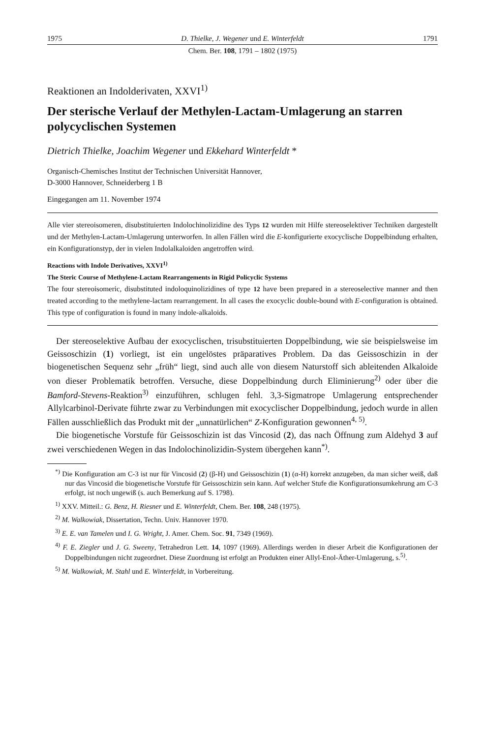1975 D. Thielke, J. Wegener und E. Winterfeldt 1791
Chem. Ber. 108, 1791 – 1802 (1975)
Reaktionen an Indolderivaten, XXVI<sup>1)</sup>
Der sterische Verlauf der Methylen-Lactam-Umlagerung an starren polycyclischen Systemen
Dietrich Thielke, Joachim Wegener und Ekkehard Winterfeldt *
Organisch-Chemisches Institut der Technischen Universität Hannover,
D-3000 Hannover, Schneiderberg 1 B
Eingegangen am 11. November 1974
Alle vier stereoisomeren, disubstituierten Indolochinolizidine des Typs 12 wurden mit Hilfe stereoselektiver Techniken dargestellt und der Methylen-Lactam-Umlagerung unterworfen. In allen Fällen wird die E-konfigurierte exocyclische Doppelbindung erhalten, ein Konfigurationstyp, der in vielen Indolalkaloiden angetroffen wird.
Reactions with Indole Derivatives, XXVI<sup>1)</sup>
The Steric Course of Methylene-Lactam Rearrangements in Rigid Policyclic Systems
The four stereoisomeric, disubstituted indoloquinolizidines of type 12 have been prepared in a stereoselective manner and then treated according to the methylene-lactam rearrangement. In all cases the exocyclic double-bound with E-configuration is obtained. This type of configuration is found in many indole-alkaloids.
Der stereoselektive Aufbau der exocyclischen, trisubstituierten Doppelbindung, wie sie beispielsweise im Geissoschizin (1) vorliegt, ist ein ungelöstes präparatives Problem. Da das Geissoschizin in der biogenetischen Sequenz sehr „früh“ liegt, sind auch alle von diesem Naturstoff sich ableitenden Alkaloide von dieser Problematik betroffen. Versuche, diese Doppelbindung durch Eliminierung<sup>2)</sup> oder über die Bamford-Stevens-Reaktion<sup>3)</sup> einzuführen, schlugen fehl. 3,3-Sigmatrope Umlagerung entsprechender Allylcarbinol-Derivate führte zwar zu Verbindungen mit exocyclischer Doppelbindung, jedoch wurde in allen Fällen ausschließlich das Produkt mit der „unnatürlichen“ Z-Konfiguration gewonnen<sup>4, 5)</sup>.
Die biogenetische Vorstufe für Geissoschizin ist das Vincosid (2), das nach Öffnung zum Aldehyd 3 auf zwei verschiedenen Wegen in das Indolochinolizidin-System übergehen kann<sup>*)</sup>.
<sup>*)</sup> Die Konfiguration am C-3 ist nur für Vincosid (2) (β-H) und Geissoschizin (1) (α-H) korrekt anzugeben, da man sicher weiß, daß nur das Vincosid die biogenetische Vorstufe für Geissoschizin sein kann. Auf welcher Stufe die Konfigurationsumkehrung am C-3 erfolgt, ist noch ungewiß (s. auch Bemerkung auf S. 1798).
<sup>1)</sup> XXV. Mitteil.: G. Benz, H. Riesner und E. Winterfeldt, Chem. Ber. 108, 248 (1975).
<sup>2)</sup> M. Walkowiak, Dissertation, Techn. Univ. Hannover 1970.
<sup>3)</sup> E. E. van Tamelen und I. G. Wright, J. Amer. Chem. Soc. 91, 7349 (1969).
<sup>4)</sup> F. E. Ziegler und J. G. Sweeny, Tetrahedron Lett. 14, 1097 (1969). Allerdings werden in dieser Arbeit die Konfigurationen der Doppelbindungen nicht zugeordnet. Diese Zuordnung ist erfolgt an Produkten einer Allyl-Enol-Äther-Umlagerung, s.<sup>5)</sup>.
<sup>5)</sup> M. Walkowiak, M. Stahl und E. Winterfeldt, in Vorbereitung.